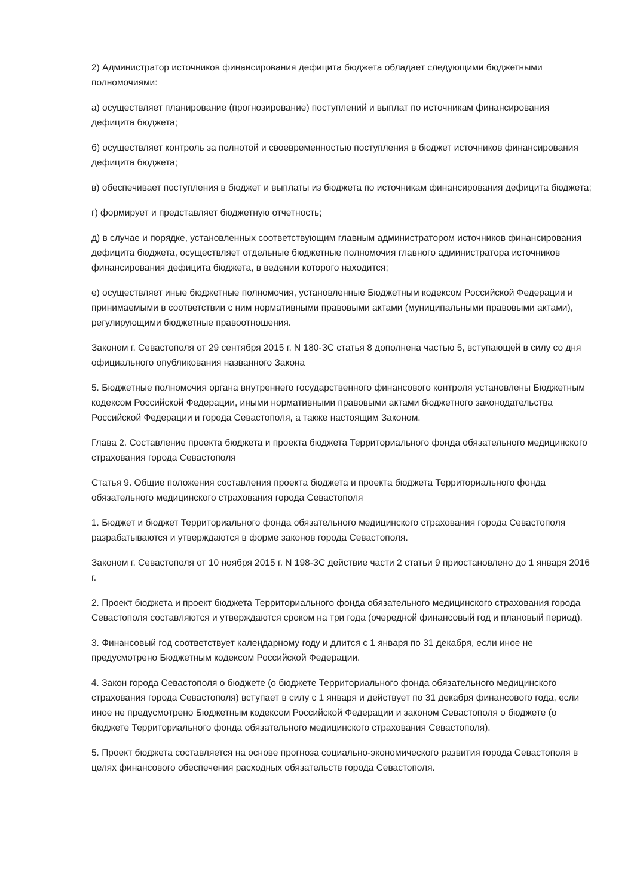2) Администратор источников финансирования дефицита бюджета обладает следующими бюджетными полномочиями:
а) осуществляет планирование (прогнозирование) поступлений и выплат по источникам финансирования дефицита бюджета;
б) осуществляет контроль за полнотой и своевременностью поступления в бюджет источников финансирования дефицита бюджета;
в) обеспечивает поступления в бюджет и выплаты из бюджета по источникам финансирования дефицита бюджета;
г) формирует и представляет бюджетную отчетность;
д) в случае и порядке, установленных соответствующим главным администратором источников финансирования дефицита бюджета, осуществляет отдельные бюджетные полномочия главного администратора источников финансирования дефицита бюджета, в ведении которого находится;
е) осуществляет иные бюджетные полномочия, установленные Бюджетным кодексом Российской Федерации и принимаемыми в соответствии с ним нормативными правовыми актами (муниципальными правовыми актами), регулирующими бюджетные правоотношения.
Законом г. Севастополя от 29 сентября 2015 г. N 180-ЗС статья 8 дополнена частью 5, вступающей в силу со дня официального опубликования названного Закона
5. Бюджетные полномочия органа внутреннего государственного финансового контроля установлены Бюджетным кодексом Российской Федерации, иными нормативными правовыми актами бюджетного законодательства Российской Федерации и города Севастополя, а также настоящим Законом.
Глава 2. Составление проекта бюджета и проекта бюджета Территориального фонда обязательного медицинского страхования города Севастополя
Статья 9. Общие положения составления проекта бюджета и проекта бюджета Территориального фонда обязательного медицинского страхования города Севастополя
1. Бюджет и бюджет Территориального фонда обязательного медицинского страхования города Севастополя разрабатываются и утверждаются в форме законов города Севастополя.
Законом г. Севастополя от 10 ноября 2015 г. N 198-ЗС действие части 2 статьи 9 приостановлено до 1 января 2016 г.
2. Проект бюджета и проект бюджета Территориального фонда обязательного медицинского страхования города Севастополя составляются и утверждаются сроком на три года (очередной финансовый год и плановый период).
3. Финансовый год соответствует календарному году и длится с 1 января по 31 декабря, если иное не предусмотрено Бюджетным кодексом Российской Федерации.
4. Закон города Севастополя о бюджете (о бюджете Территориального фонда обязательного медицинского страхования города Севастополя) вступает в силу с 1 января и действует по 31 декабря финансового года, если иное не предусмотрено Бюджетным кодексом Российской Федерации и законом Севастополя о бюджете (о бюджете Территориального фонда обязательного медицинского страхования Севастополя).
5. Проект бюджета составляется на основе прогноза социально-экономического развития города Севастополя в целях финансового обеспечения расходных обязательств города Севастополя.